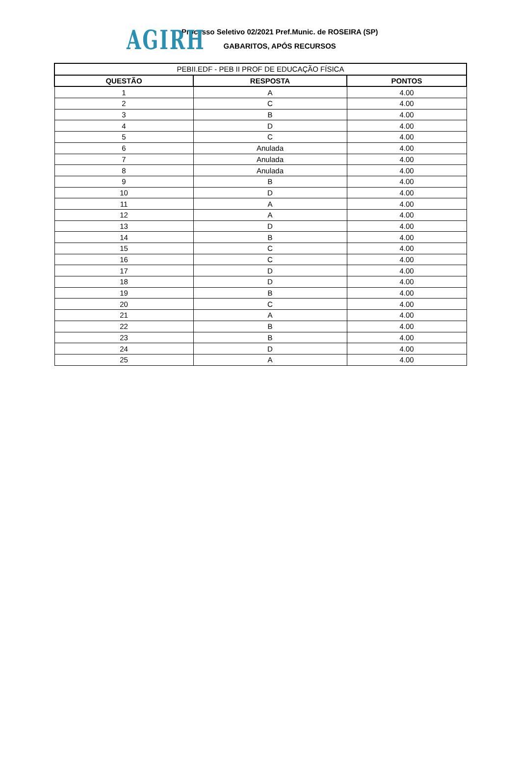AGIRH
Processo Seletivo 02/2021 Pref.Munic. de ROSEIRA (SP)
GABARITOS, APÓS RECURSOS
| PEBII.EDF - PEB II PROF DE EDUCAÇÃO FÍSICA | | |
| --- | --- | --- |
| QUESTÃO | RESPOSTA | PONTOS |
| 1 | A | 4.00 |
| 2 | C | 4.00 |
| 3 | B | 4.00 |
| 4 | D | 4.00 |
| 5 | C | 4.00 |
| 6 | Anulada | 4.00 |
| 7 | Anulada | 4.00 |
| 8 | Anulada | 4.00 |
| 9 | B | 4.00 |
| 10 | D | 4.00 |
| 11 | A | 4.00 |
| 12 | A | 4.00 |
| 13 | D | 4.00 |
| 14 | B | 4.00 |
| 15 | C | 4.00 |
| 16 | C | 4.00 |
| 17 | D | 4.00 |
| 18 | D | 4.00 |
| 19 | B | 4.00 |
| 20 | C | 4.00 |
| 21 | A | 4.00 |
| 22 | B | 4.00 |
| 23 | B | 4.00 |
| 24 | D | 4.00 |
| 25 | A | 4.00 |